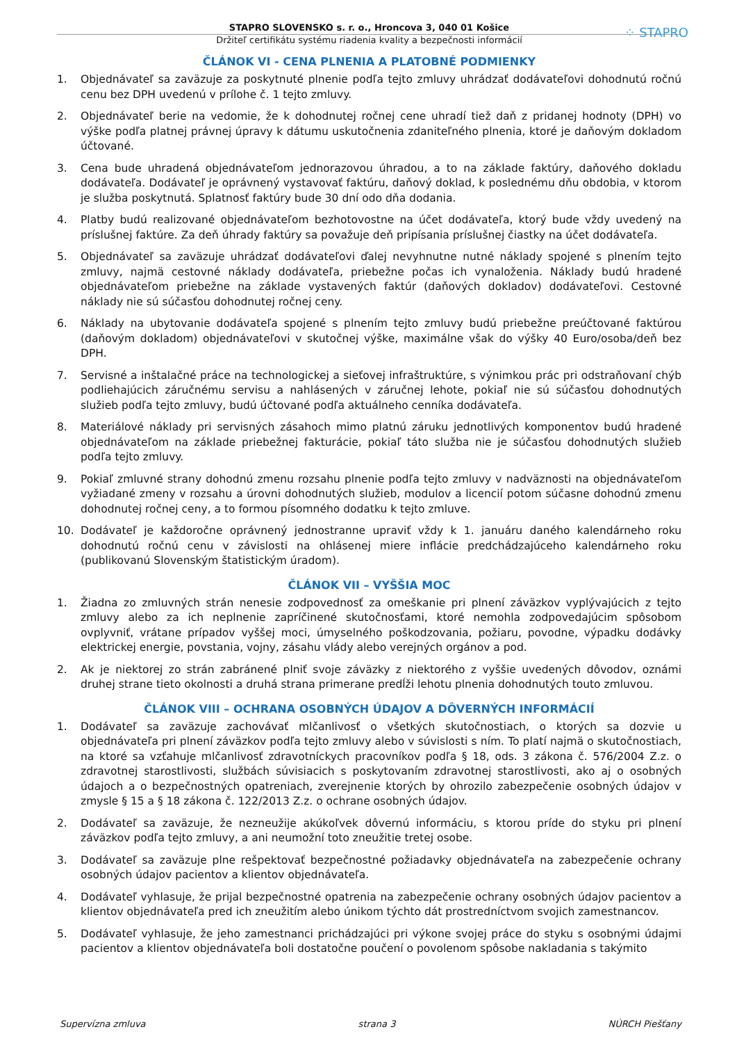⁘ STAPRO
STAPRO SLOVENSKO s. r. o., Hroncova 3, 040 01 Košice
Držiteľ certifikátu systému riadenia kvality a bezpečnosti informácií
ČLÁNOK VI - CENA PLNENIA A PLATOBNÉ PODMIENKY
1. Objednávateľ sa zaväzuje za poskytnuté plnenie podľa tejto zmluvy uhrádzať dodávateľovi dohodnutú ročnú cenu bez DPH uvedenú v prílohe č. 1 tejto zmluvy.
2. Objednávateľ berie na vedomie, že k dohodnutej ročnej cene uhradí tiež daň z pridanej hodnoty (DPH) vo výške podľa platnej právnej úpravy k dátumu uskutočnenia zdaniteľného plnenia, ktoré je daňovým dokladom účtované.
3. Cena bude uhradená objednávateľom jednorazovou úhradou, a to na základe faktúry, daňového dokladu dodávateľa. Dodávateľ je oprávnený vystavovať faktúru, daňový doklad, k poslednému dňu obdobia, v ktorom je služba poskytnutá. Splatnosť faktúry bude 30 dní odo dňa dodania.
4. Platby budú realizované objednávateľom bezhotovostne na účet dodávateľa, ktorý bude vždy uvedený na príslušnej faktúre. Za deň úhrady faktúry sa považuje deň pripísania príslušnej čiastky na účet dodávateľa.
5. Objednávateľ sa zaväzuje uhrádzať dodávateľovi ďalej nevyhnutne nutné náklady spojené s plnením tejto zmluvy, najmä cestovné náklady dodávateľa, priebežne počas ich vynaloženia. Náklady budú hradené objednávateľom priebežne na základe vystavených faktúr (daňových dokladov) dodávateľovi. Cestovné náklady nie sú súčasťou dohodnutej ročnej ceny.
6. Náklady na ubytovanie dodávateľa spojené s plnením tejto zmluvy budú priebežne preúčtované faktúrou (daňovým dokladom) objednávateľovi v skutočnej výške, maximálne však do výšky 40 Euro/osoba/deň bez DPH.
7. Servisné a inštalačné práce na technologickej a sieťovej infraštruktúre, s výnimkou prác pri odstraňovaní chýb podliehajúcich záručnému servisu a nahlásených v záručnej lehote, pokiaľ nie sú súčasťou dohodnutých služieb podľa tejto zmluvy, budú účtované podľa aktuálneho cenníka dodávateľa.
8. Materiálové náklady pri servisných zásahoch mimo platnú záruku jednotlivých komponentov budú hradené objednávateľom na základe priebežnej fakturácie, pokiaľ táto služba nie je súčasťou dohodnutých služieb podľa tejto zmluvy.
9. Pokiaľ zmluvné strany dohodnú zmenu rozsahu plnenie podľa tejto zmluvy v nadväznosti na objednávateľom vyžiadané zmeny v rozsahu a úrovni dohodnutých služieb, modulov a licencií potom súčasne dohodnú zmenu dohodnutej ročnej ceny, a to formou písomného dodatku k tejto zmluve.
10. Dodávateľ je každoročne oprávnený jednostranne upraviť vždy k 1. januáru daného kalendárneho roku dohodnutú ročnú cenu v závislosti na ohlásenej miere inflácie predchádzajúceho kalendárneho roku (publikovanú Slovenským štatistickým úradom).
ČLÁNOK VII – VYŠŠIA MOC
1. Žiadna zo zmluvných strán nenesie zodpovednosť za omeškanie pri plnení záväzkov vyplývajúcich z tejto zmluvy alebo za ich neplnenie zapríčinené skutočnosťami, ktoré nemohla zodpovedajúcim spôsobom ovplyvniť, vrátane prípadov vyššej moci, úmyselného poškodzovania, požiaru, povodne, výpadku dodávky elektrickej energie, povstania, vojny, zásahu vlády alebo verejných orgánov a pod.
2. Ak je niektorej zo strán zabránené plniť svoje záväzky z niektorého z vyššie uvedených dôvodov, oznámi druhej strane tieto okolnosti a druhá strana primerane predĺži lehotu plnenia dohodnutých touto zmluvou.
ČLÁNOK VIII – OCHRANA OSOBNÝCH ÚDAJOV A DÔVERNÝCH INFORMÁCIÍ
1. Dodávateľ sa zaväzuje zachovávať mlčanlivosť o všetkých skutočnostiach, o ktorých sa dozvie u objednávateľa pri plnení záväzkov podľa tejto zmluvy alebo v súvislosti s ním. To platí najmä o skutočnostiach, na ktoré sa vzťahuje mlčanlivosť zdravotníckych pracovníkov podľa § 18, ods. 3 zákona č. 576/2004 Z.z. o zdravotnej starostlivosti, službách súvisiacich s poskytovaním zdravotnej starostlivosti, ako aj o osobných údajoch a o bezpečnostných opatreniach, zverejnenie ktorých by ohrozilo zabezpečenie osobných údajov v zmysle § 15 a § 18 zákona č. 122/2013 Z.z. o ochrane osobných údajov.
2. Dodávateľ sa zaväzuje, že nezneužije akúkoľvek dôvernú informáciu, s ktorou príde do styku pri plnení záväzkov podľa tejto zmluvy, a ani neumožní toto zneužitie tretej osobe.
3. Dodávateľ sa zaväzuje plne rešpektovať bezpečnostné požiadavky objednávateľa na zabezpečenie ochrany osobných údajov pacientov a klientov objednávateľa.
4. Dodávateľ vyhlasuje, že prijal bezpečnostné opatrenia na zabezpečenie ochrany osobných údajov pacientov a klientov objednávateľa pred ich zneužitím alebo únikom týchto dát prostredníctvom svojich zamestnancov.
5. Dodávateľ vyhlasuje, že jeho zamestnanci prichádzajúci pri výkone svojej práce do styku s osobnými údajmi pacientov a klientov objednávateľa boli dostatočne poučení o povolenom spôsobe nakladania s takýmito
Supervízna zmluva strana 3 NÚRCH Piešťany